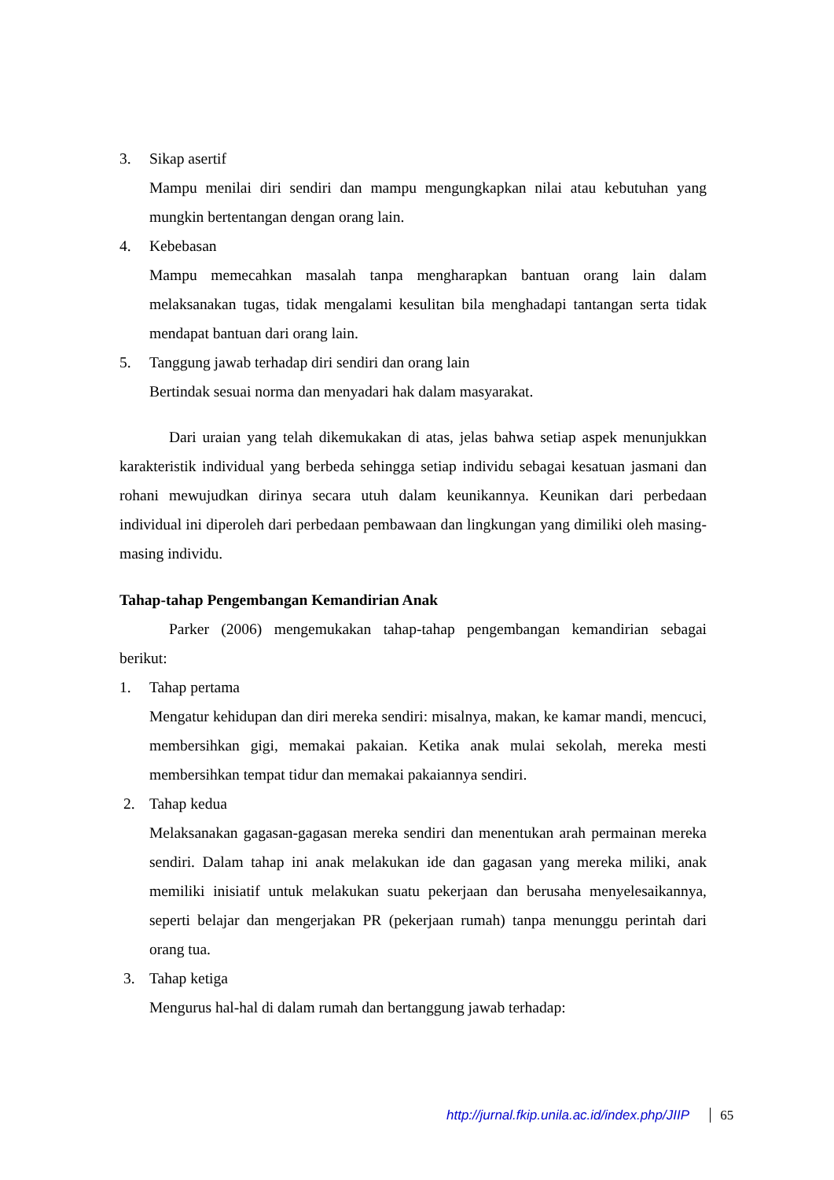3. Sikap asertif
Mampu menilai diri sendiri dan mampu mengungkapkan nilai atau kebutuhan yang mungkin bertentangan dengan orang lain.
4. Kebebasan
Mampu memecahkan masalah tanpa mengharapkan bantuan orang lain dalam melaksanakan tugas, tidak mengalami kesulitan bila menghadapi tantangan serta tidak mendapat bantuan dari orang lain.
5. Tanggung jawab terhadap diri sendiri dan orang lain
Bertindak sesuai norma dan menyadari hak dalam masyarakat.
Dari uraian yang telah dikemukakan di atas, jelas bahwa setiap aspek menunjukkan karakteristik individual yang berbeda sehingga setiap individu sebagai kesatuan jasmani dan rohani mewujudkan dirinya secara utuh dalam keunikannya. Keunikan dari perbedaan individual ini diperoleh dari perbedaan pembawaan dan lingkungan yang dimiliki oleh masing-masing individu.
Tahap-tahap Pengembangan Kemandirian Anak
Parker (2006) mengemukakan tahap-tahap pengembangan kemandirian sebagai berikut:
1. Tahap pertama
Mengatur kehidupan dan diri mereka sendiri: misalnya, makan, ke kamar mandi, mencuci, membersihkan gigi, memakai pakaian. Ketika anak mulai sekolah, mereka mesti membersihkan tempat tidur dan memakai pakaiannya sendiri.
2. Tahap kedua
Melaksanakan gagasan-gagasan mereka sendiri dan menentukan arah permainan mereka sendiri. Dalam tahap ini anak melakukan ide dan gagasan yang mereka miliki, anak memiliki inisiatif untuk melakukan suatu pekerjaan dan berusaha menyelesaikannya, seperti belajar dan mengerjakan PR (pekerjaan rumah) tanpa menunggu perintah dari orang tua.
3. Tahap ketiga
Mengurus hal-hal di dalam rumah dan bertanggung jawab terhadap:
http://jurnal.fkip.unila.ac.id/index.php/JIIP 65